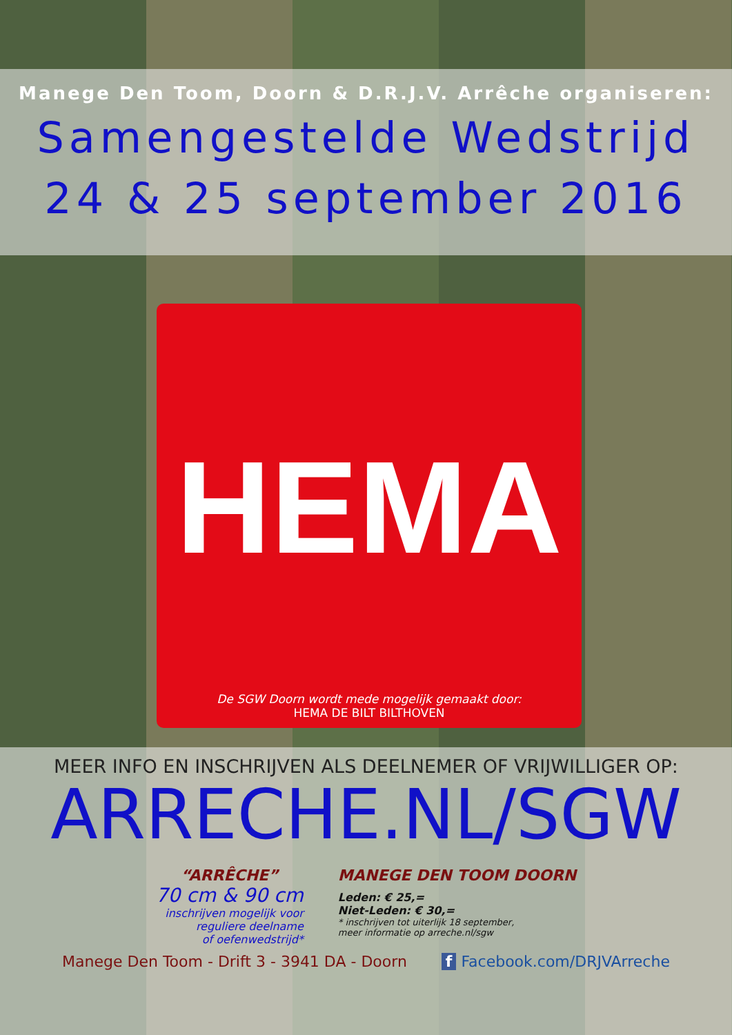Manege Den Toom, Doorn & D.R.J.V. Arrêche organiseren:
Samengestelde Wedstrijd
24 & 25 september 2016
HEMA
De SGW Doorn wordt mede mogelijk gemaakt door:
HEMA DE BILT BILTHOVEN
MEER INFO EN INSCHRIJVEN ALS DEELNEMER OF VRIJWILLIGER OP:
ARRECHE.NL/SGW
“ARRÊCHE”
70 cm & 90 cm
inschrijven mogelijk voor
reguliere deelname
of oefenwedstrijd*
MANEGE DEN TOOM DOORN
Leden: € 25,=
Niet-Leden: € 30,=
* inschrijven tot uiterlijk 18 september,
meer informatie op arreche.nl/sgw
Manege Den Toom - Drift 3 - 3941 DA - Doorn f Facebook.com/DRJVArreche